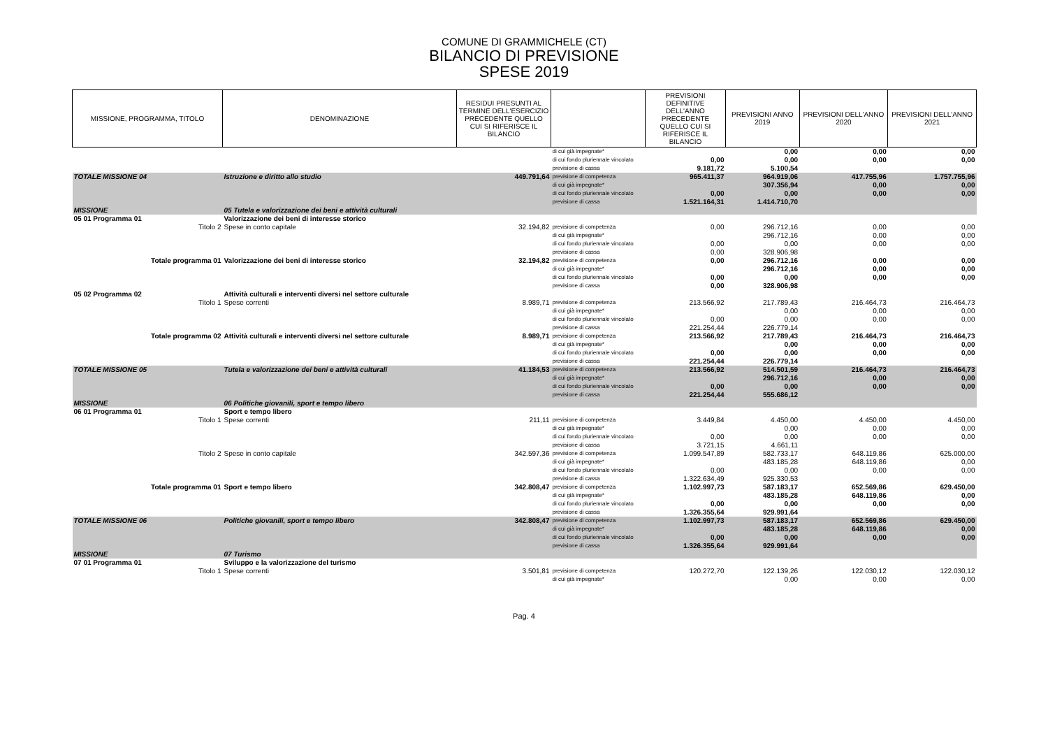COMUNE DI GRAMMICHELE (CT)
BILANCIO DI PREVISIONE
SPESE 2019
| MISSIONE, PROGRAMMA, TITOLO | DENOMINAZIONE | RESIDUI PRESUNTI AL TERMINE DELL'ESERCIZIO PRECEDENTE QUELLO CUI SI RIFERISCE IL BILANCIO | | PREVISIONI DEFINITIVE DELL'ANNO PRECEDENTE QUELLO CUI SI RIFERISCE IL BILANCIO | PREVISIONI ANNO 2019 | PREVISIONI DELL'ANNO 2020 | PREVISIONI DELL'ANNO 2021 |
| --- | --- | --- | --- | --- | --- | --- | --- |
| | | | di cui già impegnate* di cui fondo pluriennale vincolato previsione di cassa | 0,00 9.181,72 | 0,00 0,00 5.100,54 | 0,00 0,00 | 0,00 0,00 |
| TOTALE MISSIONE 04 | Istruzione e diritto allo studio | 449.791,64 | previsione di competenza di cui già impegnate* di cui fondo pluriennale vincolato previsione di cassa | 965.411,37 0,00 1.521.164,31 | 964.919,06 307.356,94 0,00 1.414.710,70 | 417.755,96 0,00 0,00 | 1.757.755,96 0,00 0,00 |
| MISSIONE | 05 Tutela e valorizzazione dei beni e attività culturali | | | | | | |
| 05 01 Programma 01 | Valorizzazione dei beni di interesse storico | | | | | | |
| Titolo 2 | Spese in conto capitale | 32.194,82 | previsione di competenza di cui già impegnate* di cui fondo pluriennale vincolato previsione di cassa | 0,00 0,00 0,00 | 296.712,16 296.712,16 0,00 328.906,98 | 0,00 0,00 0,00 | 0,00 0,00 0,00 |
| Totale programma 01 | Valorizzazione dei beni di interesse storico | 32.194,82 | previsione di competenza di cui già impegnate* di cui fondo pluriennale vincolato previsione di cassa | 0,00 0,00 0,00 | 296.712,16 296.712,16 0,00 328.906,98 | 0,00 0,00 0,00 | 0,00 0,00 0,00 |
| 05 02 Programma 02 | Attività culturali e interventi diversi nel settore culturale | | | | | | |
| Titolo 1 | Spese correnti | 8.989,71 | previsione di competenza di cui già impegnate* di cui fondo pluriennale vincolato previsione di cassa | 213.566,92 0,00 221.254,44 | 217.789,43 0,00 0,00 226.779,14 | 216.464,73 0,00 0,00 | 216.464,73 0,00 0,00 |
| Totale programma 02 | Attività culturali e interventi diversi nel settore culturale | 8.989,71 | previsione di competenza di cui già impegnate* di cui fondo pluriennale vincolato previsione di cassa | 213.566,92 0,00 221.254,44 | 217.789,43 0,00 0,00 226.779,14 | 216.464,73 0,00 0,00 | 216.464,73 0,00 0,00 |
| TOTALE MISSIONE 05 | Tutela e valorizzazione dei beni e attività culturali | 41.184,53 | previsione di competenza di cui già impegnate* di cui fondo pluriennale vincolato previsione di cassa | 213.566,92 0,00 221.254,44 | 514.501,59 296.712,16 0,00 555.686,12 | 216.464,73 0,00 0,00 | 216.464,73 0,00 0,00 |
| MISSIONE | 06 Politiche giovanili, sport e tempo libero | | | | | | |
| 06 01 Programma 01 | Sport e tempo libero | | | | | | |
| Titolo 1 | Spese correnti | 211,11 | previsione di competenza di cui già impegnate* di cui fondo pluriennale vincolato previsione di cassa | 3.449,84 0,00 3.721,15 | 4.450,00 0,00 0,00 4.661,11 | 4.450,00 0,00 0,00 | 4.450,00 0,00 0,00 |
| Titolo 2 | Spese in conto capitale | 342.597,36 | previsione di competenza di cui già impegnate* di cui fondo pluriennale vincolato previsione di cassa | 1.099.547,89 0,00 1.322.634,49 | 582.733,17 483.185,28 0,00 925.330,53 | 648.119,86 648.119,86 0,00 | 625.000,00 0,00 0,00 |
| Totale programma 01 | Sport e tempo libero | 342.808,47 | previsione di competenza di cui già impegnate* di cui fondo pluriennale vincolato previsione di cassa | 1.102.997,73 0,00 1.326.355,64 | 587.183,17 483.185,28 0,00 929.991,64 | 652.569,86 648.119,86 0,00 | 629.450,00 0,00 0,00 |
| TOTALE MISSIONE 06 | Politiche giovanili, sport e tempo libero | 342.808,47 | previsione di competenza di cui già impegnate* di cui fondo pluriennale vincolato previsione di cassa | 1.102.997,73 0,00 1.326.355,64 | 587.183,17 483.185,28 0,00 929.991,64 | 652.569,86 648.119,86 0,00 | 629.450,00 0,00 0,00 |
| MISSIONE | 07 Turismo | | | | | | |
| 07 01 Programma 01 | Sviluppo e la valorizzazione del turismo | | | | | | |
| Titolo 1 | Spese correnti | 3.501,81 | previsione di competenza di cui già impegnate* | 120.272,70 | 122.139,26 0,00 | 122.030,12 0,00 | 122.030,12 0,00 |
Pag. 4